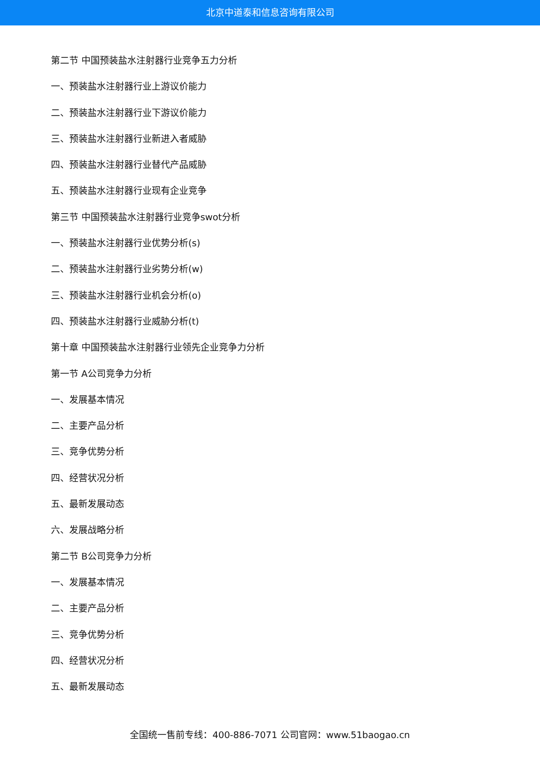北京中道泰和信息咨询有限公司
第二节 中国预装盐水注射器行业竞争五力分析
一、预装盐水注射器行业上游议价能力
二、预装盐水注射器行业下游议价能力
三、预装盐水注射器行业新进入者威胁
四、预装盐水注射器行业替代产品威胁
五、预装盐水注射器行业现有企业竞争
第三节 中国预装盐水注射器行业竞争swot分析
一、预装盐水注射器行业优势分析(s)
二、预装盐水注射器行业劣势分析(w)
三、预装盐水注射器行业机会分析(o)
四、预装盐水注射器行业威胁分析(t)
第十章 中国预装盐水注射器行业领先企业竞争力分析
第一节 A公司竞争力分析
一、发展基本情况
二、主要产品分析
三、竞争优势分析
四、经营状况分析
五、最新发展动态
六、发展战略分析
第二节 B公司竞争力分析
一、发展基本情况
二、主要产品分析
三、竞争优势分析
四、经营状况分析
五、最新发展动态
全国统一售前专线：400-886-7071 公司官网：www.51baogao.cn